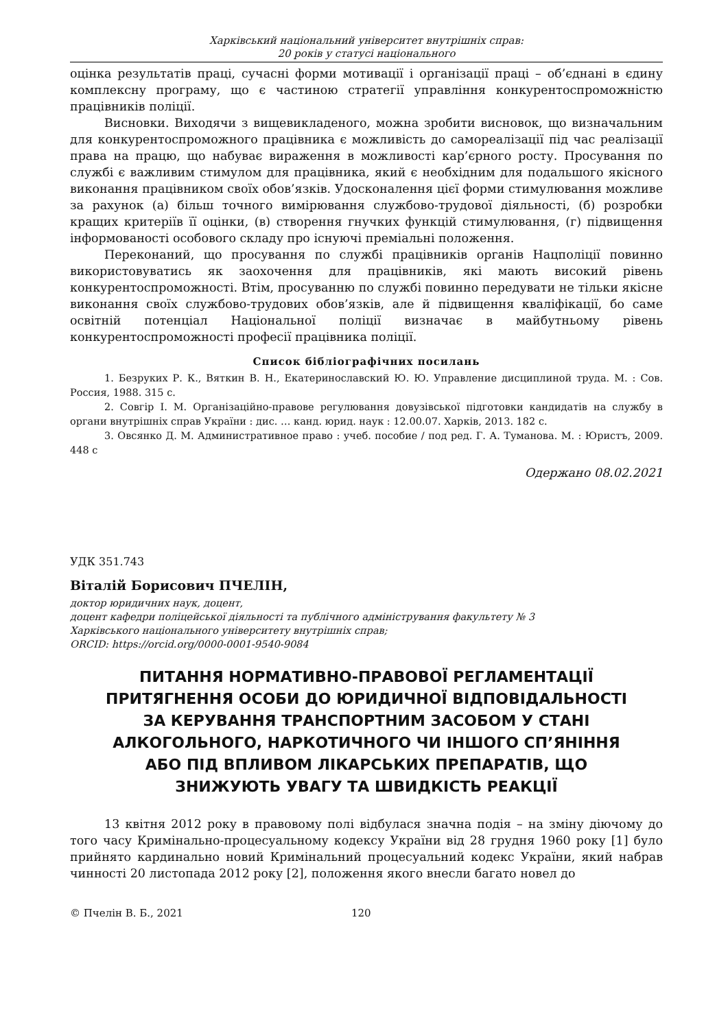Харківський національний університет внутрішніх справ:
20 років у статусі національного
оцінка результатів праці, сучасні форми мотивації і організації праці – об’єднані в єдину комплексну програму, що є частиною стратегії управління конкурентоспроможністю працівників поліції.
Висновки. Виходячи з вищевикладеного, можна зробити висновок, що визначальним для конкурентоспроможного працівника є можливість до самореалізації під час реалізації права на працю, що набуває вираження в можливості кар’єрного росту. Просування по службі є важливим стимулом для працівника, який є необхідним для подальшого якісного виконання працівником своїх обов’язків. Удосконалення цієї форми стимулювання можливе за рахунок (а) більш точного вимірювання службово-трудової діяльності, (б) розробки кращих критеріїв її оцінки, (в) створення гнучких функцій стимулювання, (г) підвищення інформованості особового складу про існуючі преміальні положення.
Переконаний, що просування по службі працівників органів Нацполіції повинно використовуватись як заохочення для працівників, які мають високий рівень конкурентоспроможності. Втім, просуванню по службі повинно передувати не тільки якісне виконання своїх службово-трудових обов’язків, але й підвищення кваліфікації, бо саме освітній потенціал Національної поліції визначає в майбутньому рівень конкурентоспроможності професії працівника поліції.
Список бібліографічних посилань
1. Безруких Р. К., Вяткин В. Н., Екатеринославский Ю. Ю. Управление дисциплиной труда. М. : Сов. Россия, 1988. 315 с.
2. Совгір І. М. Організаційно-правове регулювання довузівської підготовки кандидатів на службу в органи внутрішніх справ України : дис. … канд. юрид. наук : 12.00.07. Харків, 2013. 182 с.
3. Овсянко Д. М. Административное право : учеб. пособие / под ред. Г. А. Туманова. М. : Юристъ, 2009. 448 с
Одержано 08.02.2021
УДК 351.743
Віталій Борисович ПЧЕЛІН,
доктор юридичних наук, доцент,
доцент кафедри поліцейської діяльності та публічного адміністрування факультету № 3
Харківського національного університету внутрішніх справ;
ORCID: https://orcid.org/0000-0001-9540-9084
ПИТАННЯ НОРМАТИВНО-ПРАВОВОЇ РЕГЛАМЕНТАЦІЇ ПРИТЯГНЕННЯ ОСОБИ ДО ЮРИДИЧНОЇ ВІДПОВІДАЛЬНОСТІ ЗА КЕРУВАННЯ ТРАНСПОРТНИМ ЗАСОБОМ У СТАНІ АЛКОГОЛЬНОГО, НАРКОТИЧНОГО ЧИ ІНШОГО СП’ЯНІННЯ АБО ПІД ВПЛИВОМ ЛІКАРСЬКИХ ПРЕПАРАТІВ, ЩО ЗНИЖУЮТЬ УВАГУ ТА ШВИДКІСТЬ РЕАКЦІЇ
13 квітня 2012 року в правовому полі відбулася значна подія – на зміну діючому до того часу Кримінально-процесуальному кодексу України від 28 грудня 1960 року [1] було прийнято кардинально новий Кримінальний процесуальний кодекс України, який набрав чинності 20 листопада 2012 року [2], положення якого внесли багато новел до
© Пчелін В. Б., 2021 120